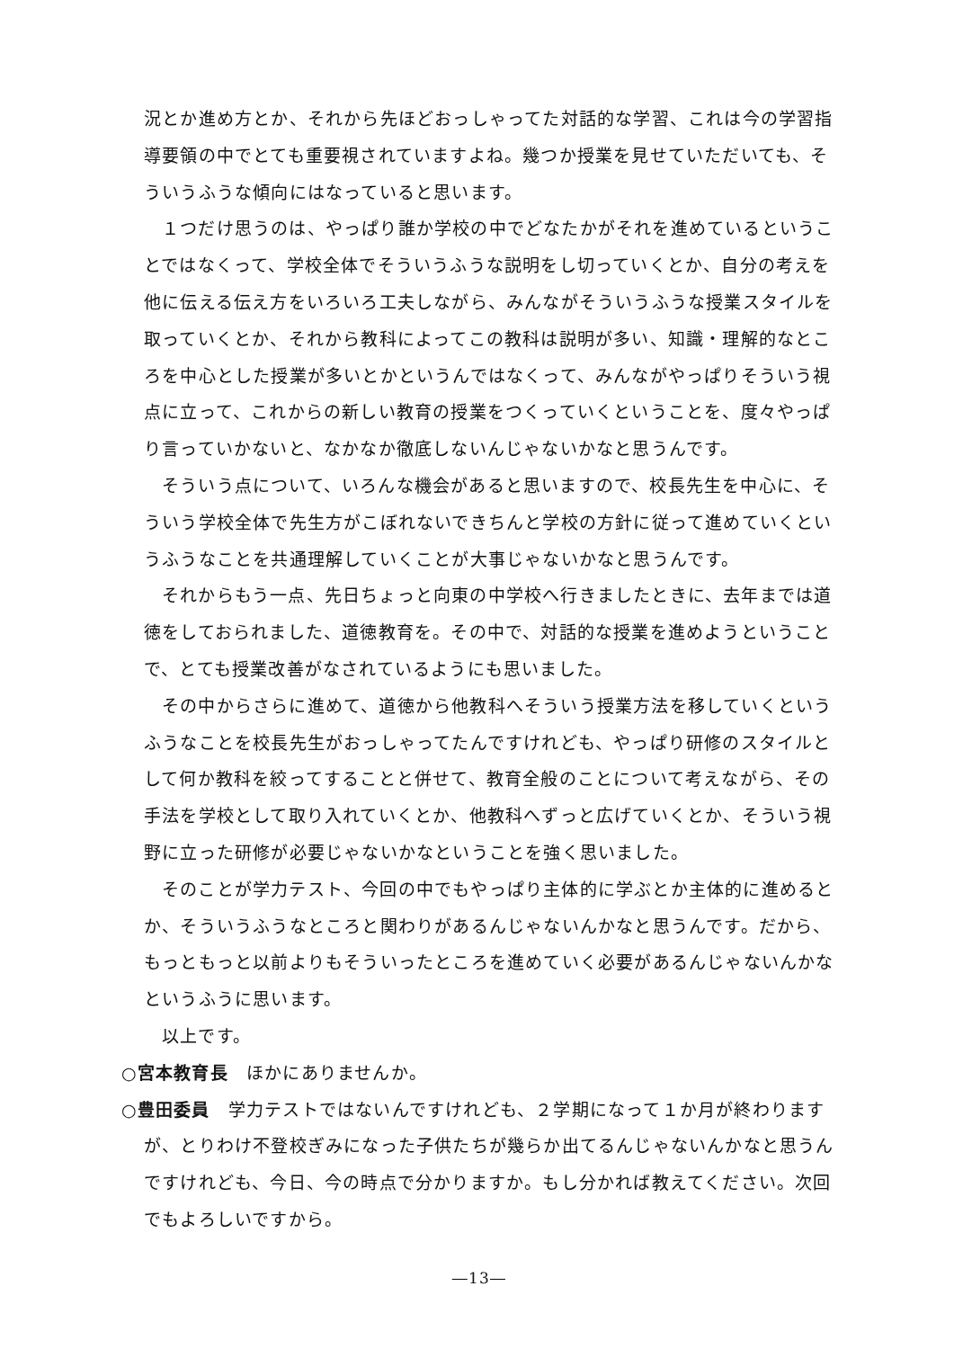況とか進め方とか、それから先ほどおっしゃってた対話的な学習、これは今の学習指導要領の中でとても重要視されていますよね。幾つか授業を見せていただいても、そういうふうな傾向にはなっていると思います。
１つだけ思うのは、やっぱり誰か学校の中でどなたかがそれを進めているということではなくって、学校全体でそういうふうな説明をし切っていくとか、自分の考えを他に伝える伝え方をいろいろ工夫しながら、みんながそういうふうな授業スタイルを取っていくとか、それから教科によってこの教科は説明が多い、知識・理解的なところを中心とした授業が多いとかというんではなくって、みんながやっぱりそういう視点に立って、これからの新しい教育の授業をつくっていくということを、度々やっぱり言っていかないと、なかなか徹底しないんじゃないかなと思うんです。
そういう点について、いろんな機会があると思いますので、校長先生を中心に、そういう学校全体で先生方がこぼれないできちんと学校の方針に従って進めていくというふうなことを共通理解していくことが大事じゃないかなと思うんです。
それからもう一点、先日ちょっと向東の中学校へ行きましたときに、去年までは道徳をしておられました、道徳教育を。その中で、対話的な授業を進めようということで、とても授業改善がなされているようにも思いました。
その中からさらに進めて、道徳から他教科へそういう授業方法を移していくというふうなことを校長先生がおっしゃってたんですけれども、やっぱり研修のスタイルとして何か教科を絞ってすることと併せて、教育全般のことについて考えながら、その手法を学校として取り入れていくとか、他教科へずっと広げていくとか、そういう視野に立った研修が必要じゃないかなということを強く思いました。
そのことが学力テスト、今回の中でもやっぱり主体的に学ぶとか主体的に進めるとか、そういうふうなところと関わりがあるんじゃないんかなと思うんです。だから、もっともっと以前よりもそういったところを進めていく必要があるんじゃないんかなというふうに思います。
以上です。
○宮本教育長　ほかにありませんか。
○豊田委員　学力テストではないんですけれども、２学期になって１か月が終わりますが、とりわけ不登校ぎみになった子供たちが幾らか出てるんじゃないんかなと思うんですけれども、今日、今の時点で分かりますか。もし分かれば教えてください。次回でもよろしいですから。
―13―